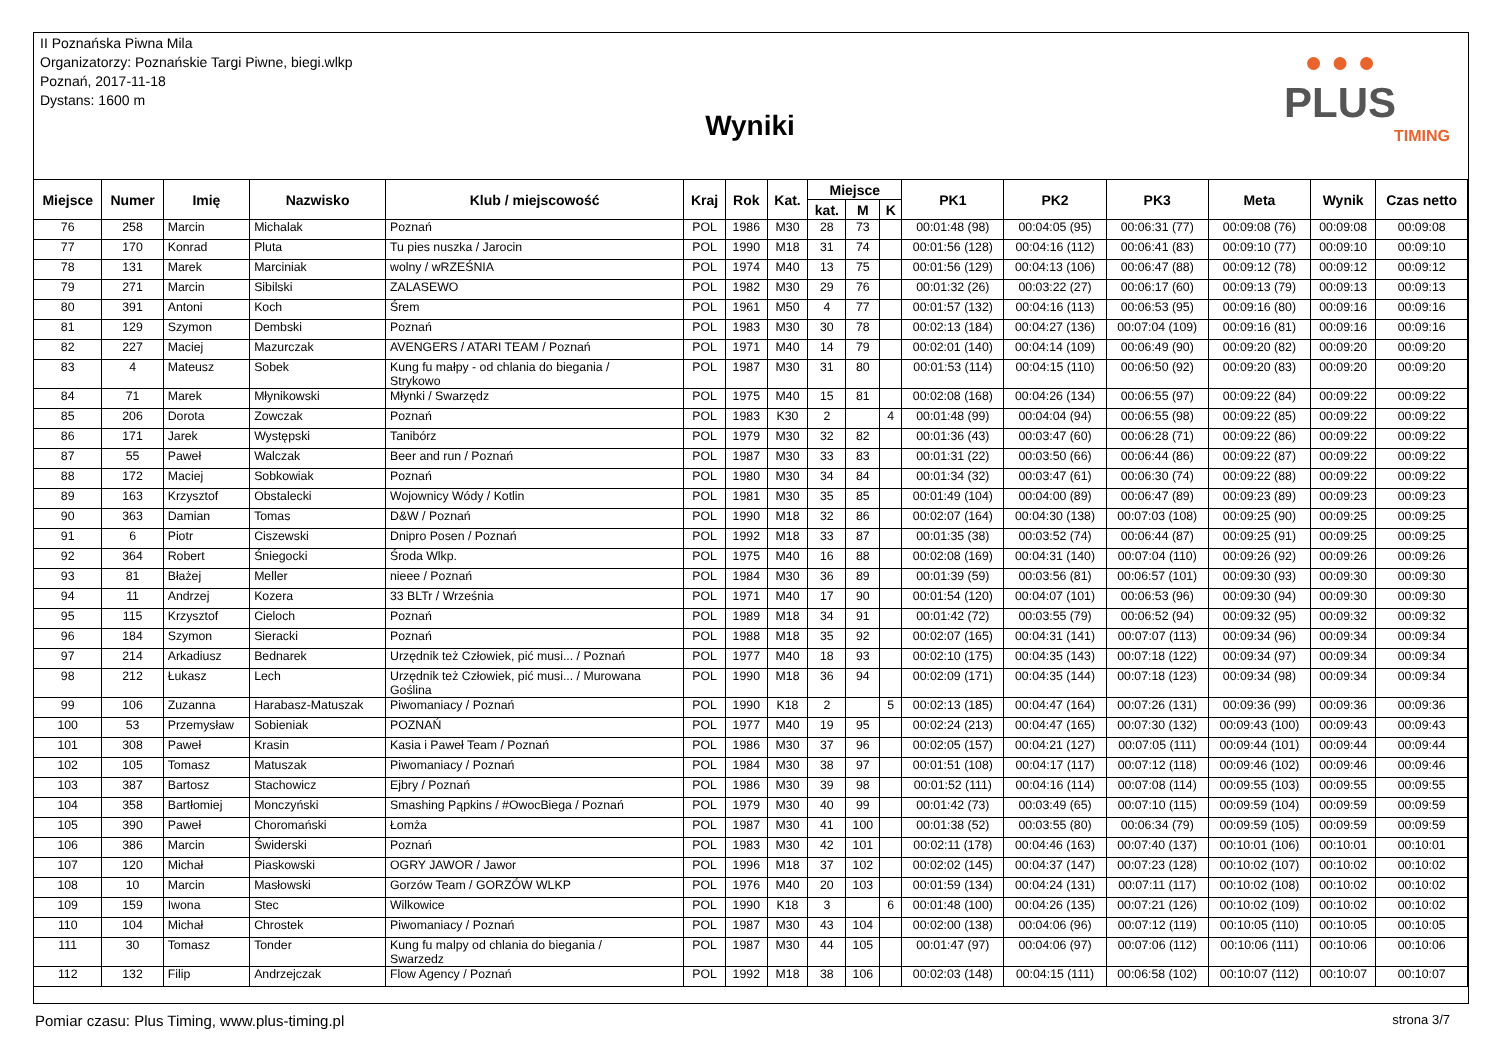II Poznańska Piwna Mila
Organizatorzy: Poznańskie Targi Piwne, biegi.wlkp
Poznań, 2017-11-18
Dystans: 1600 m
Wyniki
● ● ●
PLUS
TIMING
| Miejsce | Numer | Imię | Nazwisko | Klub / miejscowość | Kraj | Rok | Kat. | Miejsce | | | PK1 | PK2 | PK3 | Meta | Wynik | Czas netto |
| --- | --- | --- | --- | --- | --- | --- | --- | --- | --- | --- | --- | --- | --- | --- | --- | --- |
| | | | | | | | | kat. | M | K | | | | | | |
| 76 | 258 | Marcin | Michalak | Poznań | POL | 1986 | M30 | 28 | 73 | | 00:01:48 (98) | 00:04:05 (95) | 00:06:31 (77) | 00:09:08 (76) | 00:09:08 | 00:09:08 |
| 77 | 170 | Konrad | Pluta | Tu pies nuszka / Jarocin | POL | 1990 | M18 | 31 | 74 | | 00:01:56 (128) | 00:04:16 (112) | 00:06:41 (83) | 00:09:10 (77) | 00:09:10 | 00:09:10 |
| 78 | 131 | Marek | Marciniak | wolny / wRZEŚNIA | POL | 1974 | M40 | 13 | 75 | | 00:01:56 (129) | 00:04:13 (106) | 00:06:47 (88) | 00:09:12 (78) | 00:09:12 | 00:09:12 |
| 79 | 271 | Marcin | Sibilski | ZALASEWO | POL | 1982 | M30 | 29 | 76 | | 00:01:32 (26) | 00:03:22 (27) | 00:06:17 (60) | 00:09:13 (79) | 00:09:13 | 00:09:13 |
| 80 | 391 | Antoni | Koch | Śrem | POL | 1961 | M50 | 4 | 77 | | 00:01:57 (132) | 00:04:16 (113) | 00:06:53 (95) | 00:09:16 (80) | 00:09:16 | 00:09:16 |
| 81 | 129 | Szymon | Dembski | Poznań | POL | 1983 | M30 | 30 | 78 | | 00:02:13 (184) | 00:04:27 (136) | 00:07:04 (109) | 00:09:16 (81) | 00:09:16 | 00:09:16 |
| 82 | 227 | Maciej | Mazurczak | AVENGERS / ATARI TEAM / Poznań | POL | 1971 | M40 | 14 | 79 | | 00:02:01 (140) | 00:04:14 (109) | 00:06:49 (90) | 00:09:20 (82) | 00:09:20 | 00:09:20 |
| 83 | 4 | Mateusz | Sobek | Kung fu małpy - od chlania do biegania / Strykowo | POL | 1987 | M30 | 31 | 80 | | 00:01:53 (114) | 00:04:15 (110) | 00:06:50 (92) | 00:09:20 (83) | 00:09:20 | 00:09:20 |
| 84 | 71 | Marek | Młynikowski | Młynki / Swarzędz | POL | 1975 | M40 | 15 | 81 | | 00:02:08 (168) | 00:04:26 (134) | 00:06:55 (97) | 00:09:22 (84) | 00:09:22 | 00:09:22 |
| 85 | 206 | Dorota | Zowczak | Poznań | POL | 1983 | K30 | 2 | | 4 | 00:01:48 (99) | 00:04:04 (94) | 00:06:55 (98) | 00:09:22 (85) | 00:09:22 | 00:09:22 |
| 86 | 171 | Jarek | Występski | Tanibórz | POL | 1979 | M30 | 32 | 82 | | 00:01:36 (43) | 00:03:47 (60) | 00:06:28 (71) | 00:09:22 (86) | 00:09:22 | 00:09:22 |
| 87 | 55 | Paweł | Walczak | Beer and run / Poznań | POL | 1987 | M30 | 33 | 83 | | 00:01:31 (22) | 00:03:50 (66) | 00:06:44 (86) | 00:09:22 (87) | 00:09:22 | 00:09:22 |
| 88 | 172 | Maciej | Sobkowiak | Poznań | POL | 1980 | M30 | 34 | 84 | | 00:01:34 (32) | 00:03:47 (61) | 00:06:30 (74) | 00:09:22 (88) | 00:09:22 | 00:09:22 |
| 89 | 163 | Krzysztof | Obstalecki | Wojownicy Wódy / Kotlin | POL | 1981 | M30 | 35 | 85 | | 00:01:49 (104) | 00:04:00 (89) | 00:06:47 (89) | 00:09:23 (89) | 00:09:23 | 00:09:23 |
| 90 | 363 | Damian | Tomas | D&W / Poznań | POL | 1990 | M18 | 32 | 86 | | 00:02:07 (164) | 00:04:30 (138) | 00:07:03 (108) | 00:09:25 (90) | 00:09:25 | 00:09:25 |
| 91 | 6 | Piotr | Ciszewski | Dnipro Posen / Poznań | POL | 1992 | M18 | 33 | 87 | | 00:01:35 (38) | 00:03:52 (74) | 00:06:44 (87) | 00:09:25 (91) | 00:09:25 | 00:09:25 |
| 92 | 364 | Robert | Śniegocki | Środa Wlkp. | POL | 1975 | M40 | 16 | 88 | | 00:02:08 (169) | 00:04:31 (140) | 00:07:04 (110) | 00:09:26 (92) | 00:09:26 | 00:09:26 |
| 93 | 81 | Błażej | Meller | nieee / Poznań | POL | 1984 | M30 | 36 | 89 | | 00:01:39 (59) | 00:03:56 (81) | 00:06:57 (101) | 00:09:30 (93) | 00:09:30 | 00:09:30 |
| 94 | 11 | Andrzej | Kozera | 33 BLTr / Września | POL | 1971 | M40 | 17 | 90 | | 00:01:54 (120) | 00:04:07 (101) | 00:06:53 (96) | 00:09:30 (94) | 00:09:30 | 00:09:30 |
| 95 | 115 | Krzysztof | Cieloch | Poznań | POL | 1989 | M18 | 34 | 91 | | 00:01:42 (72) | 00:03:55 (79) | 00:06:52 (94) | 00:09:32 (95) | 00:09:32 | 00:09:32 |
| 96 | 184 | Szymon | Sieracki | Poznań | POL | 1988 | M18 | 35 | 92 | | 00:02:07 (165) | 00:04:31 (141) | 00:07:07 (113) | 00:09:34 (96) | 00:09:34 | 00:09:34 |
| 97 | 214 | Arkadiusz | Bednarek | Urzędnik też Człowiek, pić musi... / Poznań | POL | 1977 | M40 | 18 | 93 | | 00:02:10 (175) | 00:04:35 (143) | 00:07:18 (122) | 00:09:34 (97) | 00:09:34 | 00:09:34 |
| 98 | 212 | Łukasz | Lech | Urzędnik też Człowiek, pić musi... / Murowana Goślina | POL | 1990 | M18 | 36 | 94 | | 00:02:09 (171) | 00:04:35 (144) | 00:07:18 (123) | 00:09:34 (98) | 00:09:34 | 00:09:34 |
| 99 | 106 | Zuzanna | Harabasz-Matuszak | Piwomaniacy / Poznań | POL | 1990 | K18 | 2 | | 5 | 00:02:13 (185) | 00:04:47 (164) | 00:07:26 (131) | 00:09:36 (99) | 00:09:36 | 00:09:36 |
| 100 | 53 | Przemysław | Sobieniak | POZNAŃ | POL | 1977 | M40 | 19 | 95 | | 00:02:24 (213) | 00:04:47 (165) | 00:07:30 (132) | 00:09:43 (100) | 00:09:43 | 00:09:43 |
| 101 | 308 | Paweł | Krasin | Kasia i Paweł Team / Poznań | POL | 1986 | M30 | 37 | 96 | | 00:02:05 (157) | 00:04:21 (127) | 00:07:05 (111) | 00:09:44 (101) | 00:09:44 | 00:09:44 |
| 102 | 105 | Tomasz | Matuszak | Piwomaniacy / Poznań | POL | 1984 | M30 | 38 | 97 | | 00:01:51 (108) | 00:04:17 (117) | 00:07:12 (118) | 00:09:46 (102) | 00:09:46 | 00:09:46 |
| 103 | 387 | Bartosz | Stachowicz | Ejbry / Poznań | POL | 1986 | M30 | 39 | 98 | | 00:01:52 (111) | 00:04:16 (114) | 00:07:08 (114) | 00:09:55 (103) | 00:09:55 | 00:09:55 |
| 104 | 358 | Bartłomiej | Monczyński | Smashing Pąpkins / #OwocBiega / Poznań | POL | 1979 | M30 | 40 | 99 | | 00:01:42 (73) | 00:03:49 (65) | 00:07:10 (115) | 00:09:59 (104) | 00:09:59 | 00:09:59 |
| 105 | 390 | Paweł | Choromański | Łomża | POL | 1987 | M30 | 41 | 100 | | 00:01:38 (52) | 00:03:55 (80) | 00:06:34 (79) | 00:09:59 (105) | 00:09:59 | 00:09:59 |
| 106 | 386 | Marcin | Świderski | Poznań | POL | 1983 | M30 | 42 | 101 | | 00:02:11 (178) | 00:04:46 (163) | 00:07:40 (137) | 00:10:01 (106) | 00:10:01 | 00:10:01 |
| 107 | 120 | Michał | Piaskowski | OGRY JAWOR / Jawor | POL | 1996 | M18 | 37 | 102 | | 00:02:02 (145) | 00:04:37 (147) | 00:07:23 (128) | 00:10:02 (107) | 00:10:02 | 00:10:02 |
| 108 | 10 | Marcin | Masłowski | Gorzów Team / GORZÓW WLKP | POL | 1976 | M40 | 20 | 103 | | 00:01:59 (134) | 00:04:24 (131) | 00:07:11 (117) | 00:10:02 (108) | 00:10:02 | 00:10:02 |
| 109 | 159 | Iwona | Stec | Wilkowice | POL | 1990 | K18 | 3 | | 6 | 00:01:48 (100) | 00:04:26 (135) | 00:07:21 (126) | 00:10:02 (109) | 00:10:02 | 00:10:02 |
| 110 | 104 | Michał | Chrostek | Piwomaniacy / Poznań | POL | 1987 | M30 | 43 | 104 | | 00:02:00 (138) | 00:04:06 (96) | 00:07:12 (119) | 00:10:05 (110) | 00:10:05 | 00:10:05 |
| 111 | 30 | Tomasz | Tonder | Kung fu malpy od chlania do biegania / Swarzedz | POL | 1987 | M30 | 44 | 105 | | 00:01:47 (97) | 00:04:06 (97) | 00:07:06 (112) | 00:10:06 (111) | 00:10:06 | 00:10:06 |
| 112 | 132 | Filip | Andrzejczak | Flow Agency / Poznań | POL | 1992 | M18 | 38 | 106 | | 00:02:03 (148) | 00:04:15 (111) | 00:06:58 (102) | 00:10:07 (112) | 00:10:07 | 00:10:07 |
Pomiar czasu: Plus Timing, www.plus-timing.pl strona 3/7